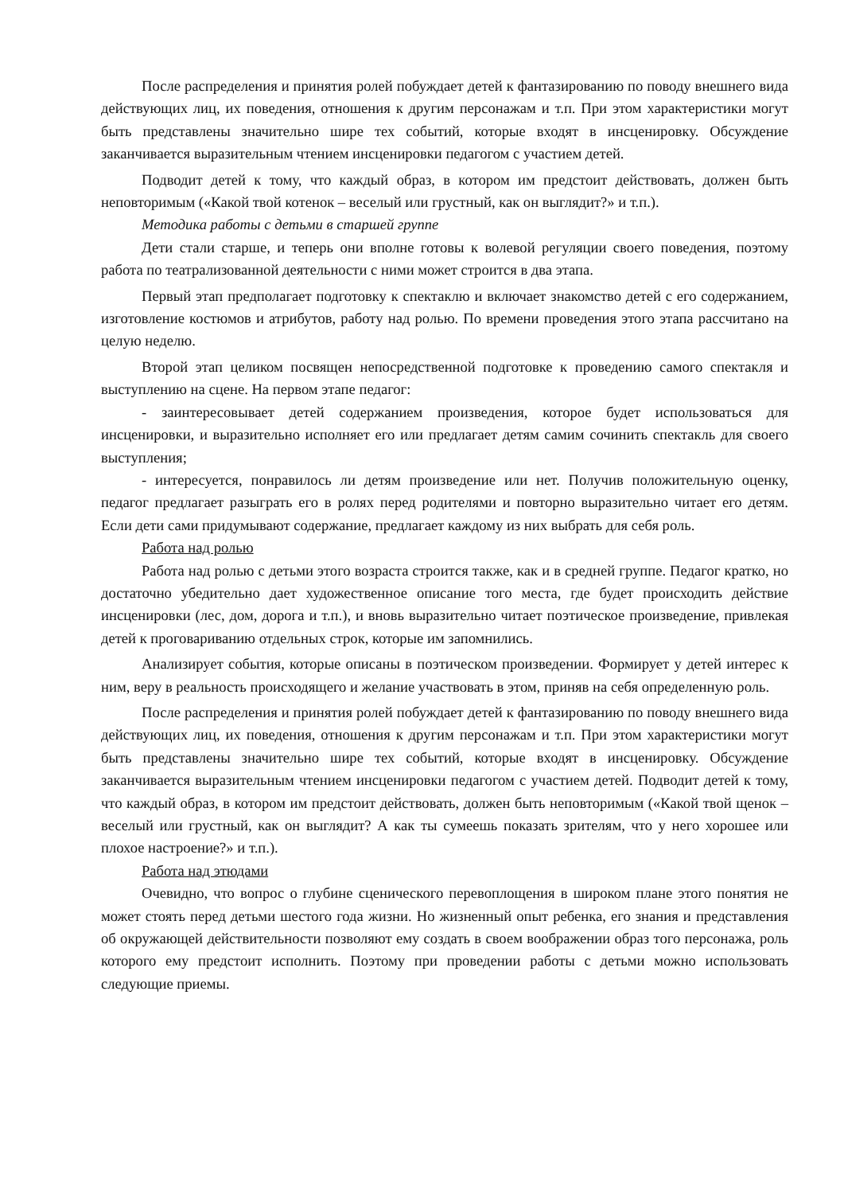После распределения и принятия ролей побуждает детей к фантазированию по поводу внешнего вида действующих лиц, их поведения, отношения к другим персонажам и т.п. При этом характеристики могут быть представлены значительно шире тех событий, которые входят в инсценировку. Обсуждение заканчивается выразительным чтением инсценировки педагогом с участием детей.
Подводит детей к тому, что каждый образ, в котором им предстоит действовать, должен быть неповторимым («Какой твой котенок – веселый или грустный, как он выглядит?» и т.п.).
Методика работы с детьми в старшей группе
Дети стали старше, и теперь они вполне готовы к волевой регуляции своего поведения, поэтому работа по театрализованной деятельности с ними может строится в два этапа.
Первый этап предполагает подготовку к спектаклю и включает знакомство детей с его содержанием, изготовление костюмов и атрибутов, работу над ролью. По времени проведения этого этапа рассчитано на целую неделю.
Второй этап целиком посвящен непосредственной подготовке к проведению самого спектакля и выступлению на сцене. На первом этапе педагог:
- заинтересовывает детей содержанием произведения, которое будет использоваться для инсценировки, и выразительно исполняет его или предлагает детям самим сочинить спектакль для своего выступления;
- интересуется, понравилось ли детям произведение или нет. Получив положительную оценку, педагог предлагает разыграть его в ролях перед родителями и повторно выразительно читает его детям. Если дети сами придумывают содержание, предлагает каждому из них выбрать для себя роль.
Работа над ролью
Работа над ролью с детьми этого возраста строится также, как и в средней группе. Педагог кратко, но достаточно убедительно дает художественное описание того места, где будет происходить действие инсценировки (лес, дом, дорога и т.п.), и вновь выразительно читает поэтическое произведение, привлекая детей к проговариванию отдельных строк, которые им запомнились.
Анализирует события, которые описаны в поэтическом произведении. Формирует у детей интерес к ним, веру в реальность происходящего и желание участвовать в этом, приняв на себя определенную роль.
После распределения и принятия ролей побуждает детей к фантазированию по поводу внешнего вида действующих лиц, их поведения, отношения к другим персонажам и т.п. При этом характеристики могут быть представлены значительно шире тех событий, которые входят в инсценировку. Обсуждение заканчивается выразительным чтением инсценировки педагогом с участием детей. Подводит детей к тому, что каждый образ, в котором им предстоит действовать, должен быть неповторимым («Какой твой щенок – веселый или грустный, как он выглядит? А как ты сумеешь показать зрителям, что у него хорошее или плохое настроение?» и т.п.).
Работа над этюдами
Очевидно, что вопрос о глубине сценического перевоплощения в широком плане этого понятия не может стоять перед детьми шестого года жизни. Но жизненный опыт ребенка, его знания и представления об окружающей действительности позволяют ему создать в своем воображении образ того персонажа, роль которого ему предстоит исполнить. Поэтому при проведении работы с детьми можно использовать следующие приемы.